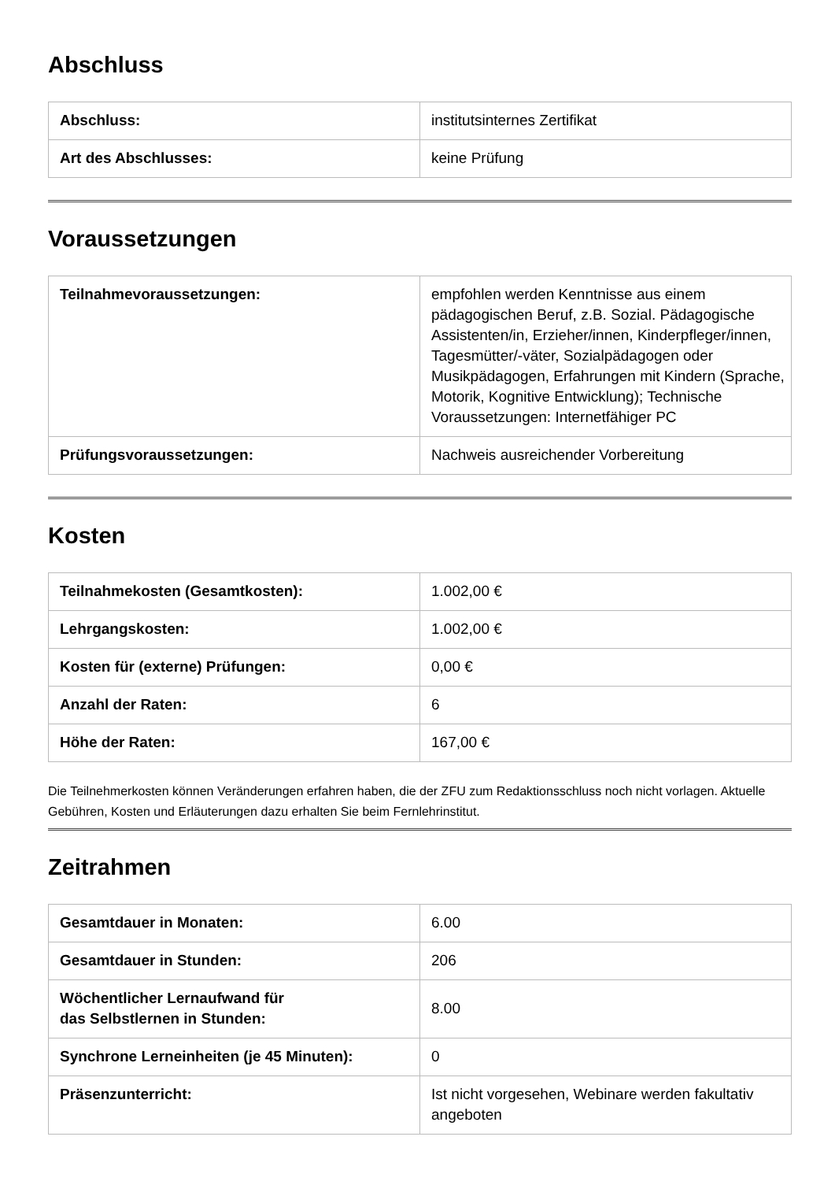Abschluss
| Abschluss: | institutsinternes Zertifikat |
| Art des Abschlusses: | keine Prüfung |
Voraussetzungen
| Teilnahmevoraussetzungen: | empfohlen werden Kenntnisse aus einem pädagogischen Beruf, z.B. Sozial. Pädagogische Assistenten/in, Erzieher/innen, Kinderpfleger/innen, Tagesmütter/-väter, Sozialpädagogen oder Musikpädagogen, Erfahrungen mit Kindern (Sprache, Motorik, Kognitive Entwicklung); Technische Voraussetzungen: Internetfähiger PC |
| Prüfungsvoraussetzungen: | Nachweis ausreichender Vorbereitung |
Kosten
| Teilnahmekosten (Gesamtkosten): | 1.002,00 € |
| Lehrgangskosten: | 1.002,00 € |
| Kosten für (externe) Prüfungen: | 0,00 € |
| Anzahl der Raten: | 6 |
| Höhe der Raten: | 167,00 € |
Die Teilnehmerkosten können Veränderungen erfahren haben, die der ZFU zum Redaktionsschluss noch nicht vorlagen. Aktuelle Gebühren, Kosten und Erläuterungen dazu erhalten Sie beim Fernlehrinstitut.
Zeitrahmen
| Gesamtdauer in Monaten: | 6.00 |
| Gesamtdauer in Stunden: | 206 |
| Wöchentlicher Lernaufwand für das Selbstlernen in Stunden: | 8.00 |
| Synchrone Lerneinheiten (je 45 Minuten): | 0 |
| Präsenzunterricht: | Ist nicht vorgesehen, Webinare werden fakultativ angeboten |